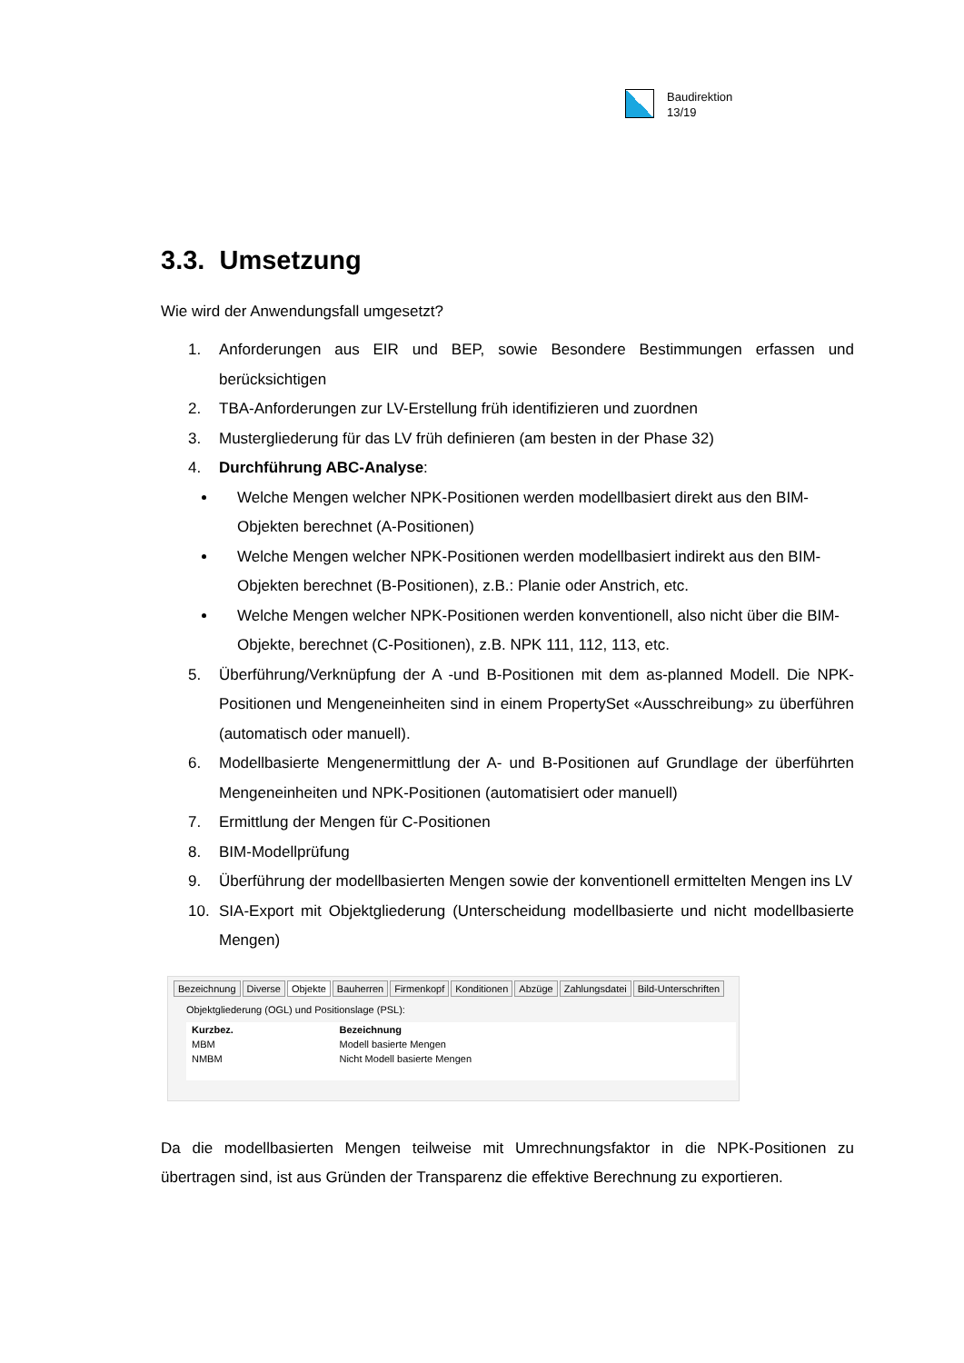Baudirektion
13/19
3.3. Umsetzung
Wie wird der Anwendungsfall umgesetzt?
1. Anforderungen aus EIR und BEP, sowie Besondere Bestimmungen erfassen und berücksichtigen
2. TBA-Anforderungen zur LV-Erstellung früh identifizieren und zuordnen
3. Mustergliederung für das LV früh definieren (am besten in der Phase 32)
4. Durchführung ABC-Analyse:
Welche Mengen welcher NPK-Positionen werden modellbasiert direkt aus den BIM-Objekten berechnet (A-Positionen)
Welche Mengen welcher NPK-Positionen werden modellbasiert indirekt aus den BIM-Objekten berechnet (B-Positionen), z.B.: Planie oder Anstrich, etc.
Welche Mengen welcher NPK-Positionen werden konventionell, also nicht über die BIM-Objekte, berechnet (C-Positionen), z.B. NPK 111, 112, 113, etc.
5. Überführung/Verknüpfung der A -und B-Positionen mit dem as-planned Modell. Die NPK-Positionen und Mengeneinheiten sind in einem PropertySet «Ausschreibung» zu überführen (automatisch oder manuell).
6. Modellbasierte Mengenermittlung der A- und B-Positionen auf Grundlage der überführten Mengeneinheiten und NPK-Positionen (automatisiert oder manuell)
7. Ermittlung der Mengen für C-Positionen
8. BIM-Modellprüfung
9. Überführung der modellbasierten Mengen sowie der konventionell ermittelten Mengen ins LV
10. SIA-Export mit Objektgliederung (Unterscheidung modellbasierte und nicht modellbasierte Mengen)
Bezeichnung Diverse Objekte Bauherren Firmenkopf Konditionen Abzüge Zahlungsdatei Bild-Unterschriften
Objektgliederung (OGL) und Positionslage (PSL):
| Kurzbez. | Bezeichnung |
| --- | --- |
| MBM | Modell basierte Mengen |
| NMBM | Nicht Modell basierte Mengen |
Da die modellbasierten Mengen teilweise mit Umrechnungsfaktor in die NPK-Positionen zu übertragen sind, ist aus Gründen der Transparenz die effektive Berechnung zu exportieren.